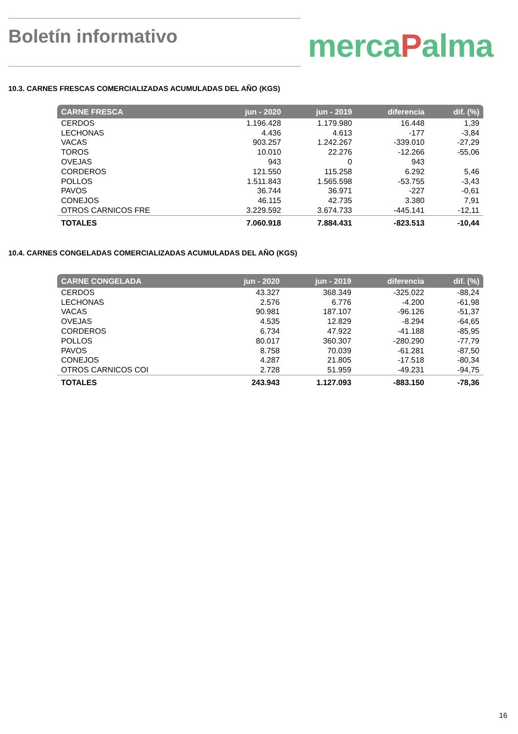Boletín informativo
mercaPalma
10.3. CARNES FRESCAS COMERCIALIZADAS ACUMULADAS DEL AÑO (KGS)
| CARNE FRESCA | jun - 2020 | jun - 2019 | diferencia | dif. (%) |
| --- | --- | --- | --- | --- |
| CERDOS | 1.196.428 | 1.179.980 | 16.448 | 1,39 |
| LECHONAS | 4.436 | 4.613 | -177 | -3,84 |
| VACAS | 903.257 | 1.242.267 | -339.010 | -27,29 |
| TOROS | 10.010 | 22.276 | -12.266 | -55,06 |
| OVEJAS | 943 | 0 | 943 | |
| CORDEROS | 121.550 | 115.258 | 6.292 | 5,46 |
| POLLOS | 1.511.843 | 1.565.598 | -53.755 | -3,43 |
| PAVOS | 36.744 | 36.971 | -227 | -0,61 |
| CONEJOS | 46.115 | 42.735 | 3.380 | 7,91 |
| OTROS CARNICOS FRE | 3.229.592 | 3.674.733 | -445.141 | -12,11 |
| TOTALES | 7.060.918 | 7.884.431 | -823.513 | -10,44 |
10.4. CARNES CONGELADAS COMERCIALIZADAS ACUMULADAS DEL AÑO (KGS)
| CARNE CONGELADA | jun - 2020 | jun - 2019 | diferencia | dif. (%) |
| --- | --- | --- | --- | --- |
| CERDOS | 43.327 | 368.349 | -325.022 | -88,24 |
| LECHONAS | 2.576 | 6.776 | -4.200 | -61,98 |
| VACAS | 90.981 | 187.107 | -96.126 | -51,37 |
| OVEJAS | 4.535 | 12.829 | -8.294 | -64,65 |
| CORDEROS | 6.734 | 47.922 | -41.188 | -85,95 |
| POLLOS | 80.017 | 360.307 | -280.290 | -77,79 |
| PAVOS | 8.758 | 70.039 | -61.281 | -87,50 |
| CONEJOS | 4.287 | 21.805 | -17.518 | -80,34 |
| OTROS CARNICOS COI | 2.728 | 51.959 | -49.231 | -94,75 |
| TOTALES | 243.943 | 1.127.093 | -883.150 | -78,36 |
16